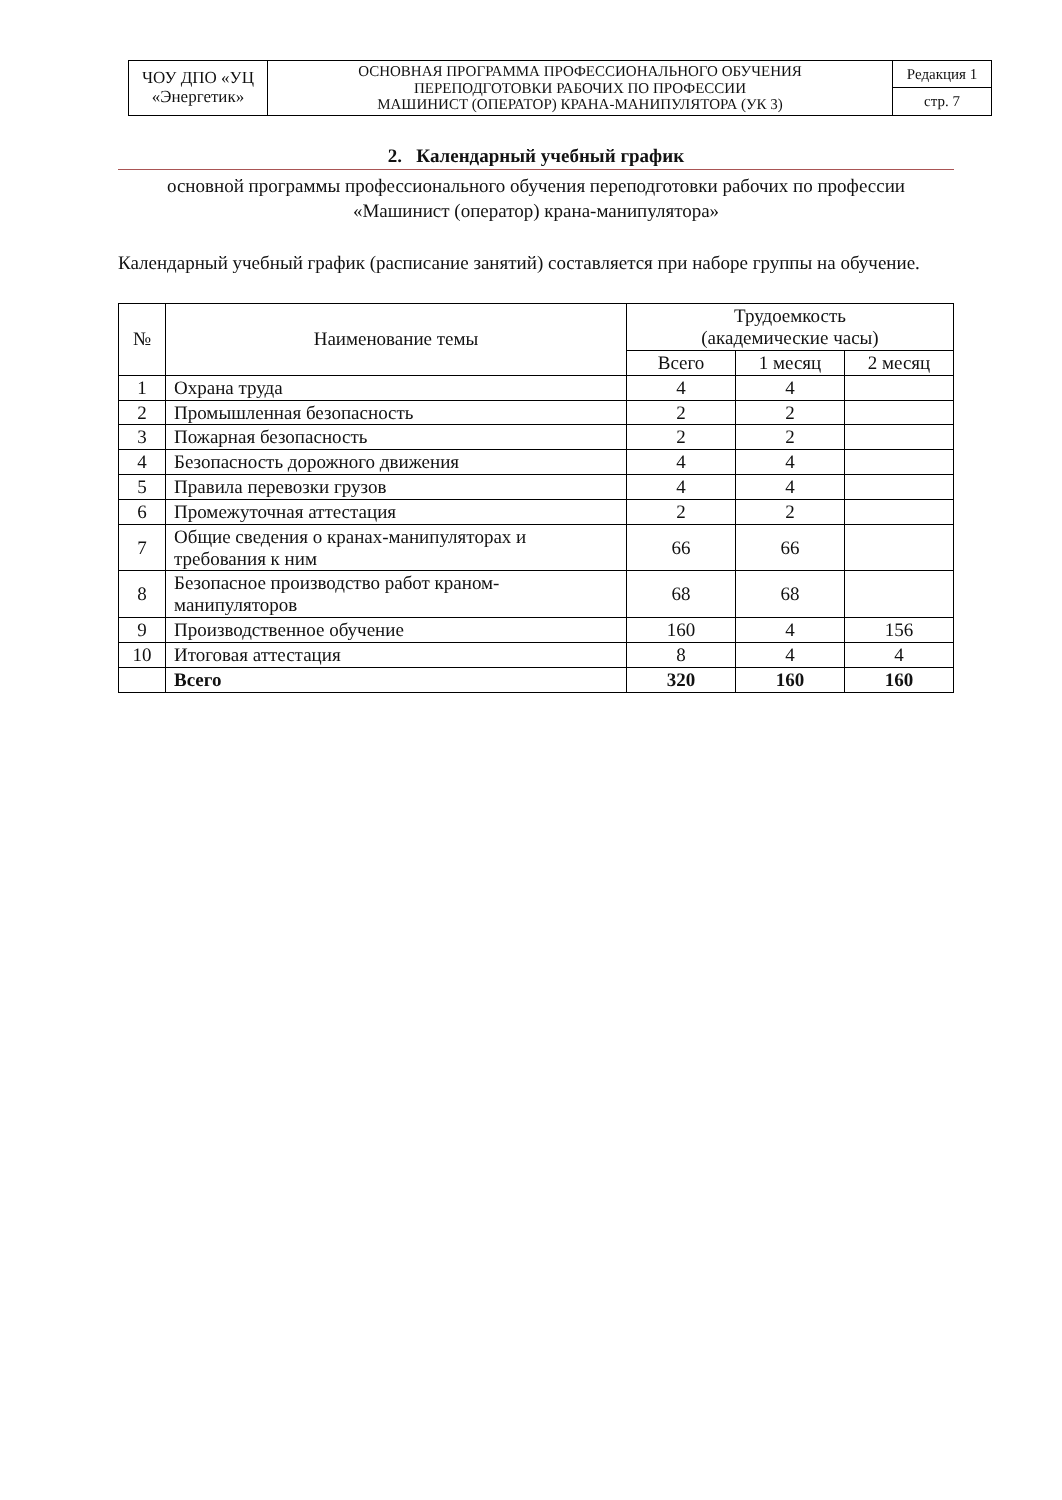| ЧОУ ДПО «УЦ «Энергетик» | ОСНОВНАЯ ПРОГРАММА ПРОФЕССИОНАЛЬНОГО ОБУЧЕНИЯ ПЕРЕПОДГОТОВКИ РАБОЧИХ ПО ПРОФЕССИИ МАШИНИСТ (ОПЕРАТОР) КРАНА-МАНИПУЛЯТОРА (УК 3) | Редакция 1 |
| | | стр. 7 |
2. Календарный учебный график
основной программы профессионального обучения переподготовки рабочих по профессии
«Машинист (оператор) крана-манипулятора»
Календарный учебный график (расписание занятий) составляется при наборе группы на обучение.
| № | Наименование темы | Трудоемкость (академические часы) | | |
| --- | --- | --- | --- | --- |
| | | Всего | 1 месяц | 2 месяц |
| 1 | Охрана труда | 4 | 4 | |
| 2 | Промышленная безопасность | 2 | 2 | |
| 3 | Пожарная безопасность | 2 | 2 | |
| 4 | Безопасность дорожного движения | 4 | 4 | |
| 5 | Правила перевозки грузов | 4 | 4 | |
| 6 | Промежуточная аттестация | 2 | 2 | |
| 7 | Общие сведения о кранах-манипуляторах и требования к ним | 66 | 66 | |
| 8 | Безопасное производство работ краном-манипуляторов | 68 | 68 | |
| 9 | Производственное обучение | 160 | 4 | 156 |
| 10 | Итоговая аттестация | 8 | 4 | 4 |
| | Всего | 320 | 160 | 160 |